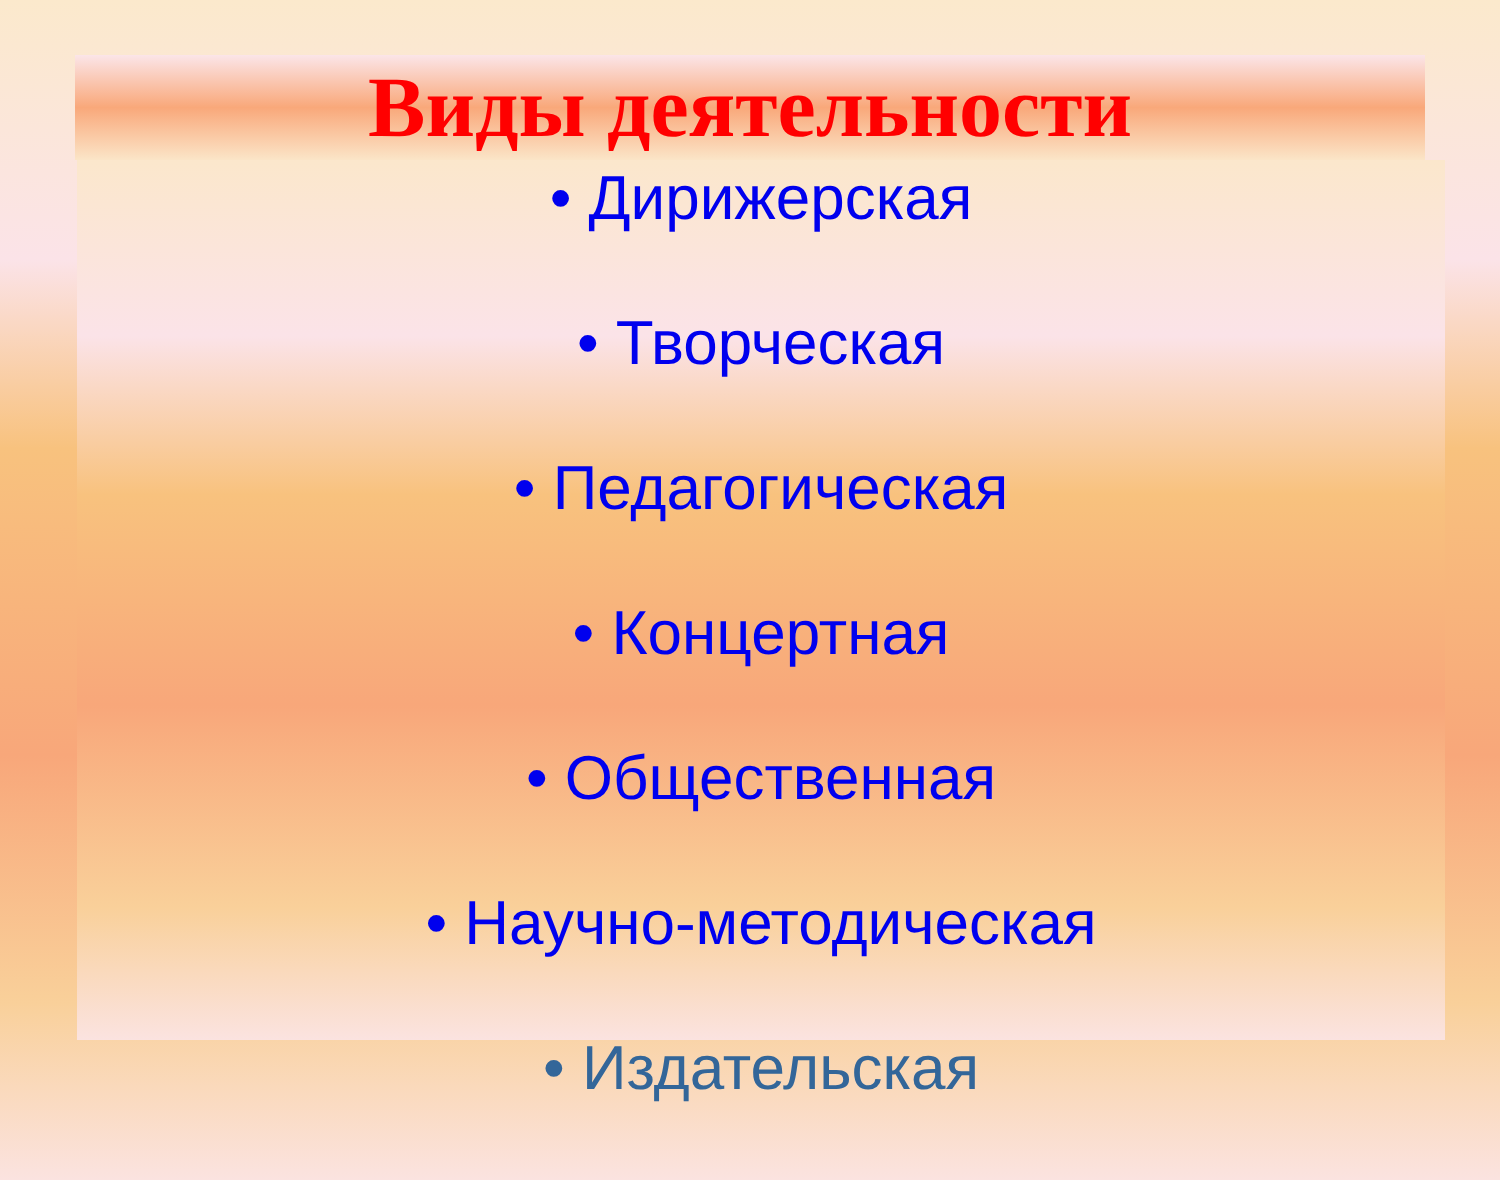Виды деятельности
• Дирижерская
• Творческая
• Педагогическая
• Концертная
• Общественная
• Научно-методическая
• Издательская